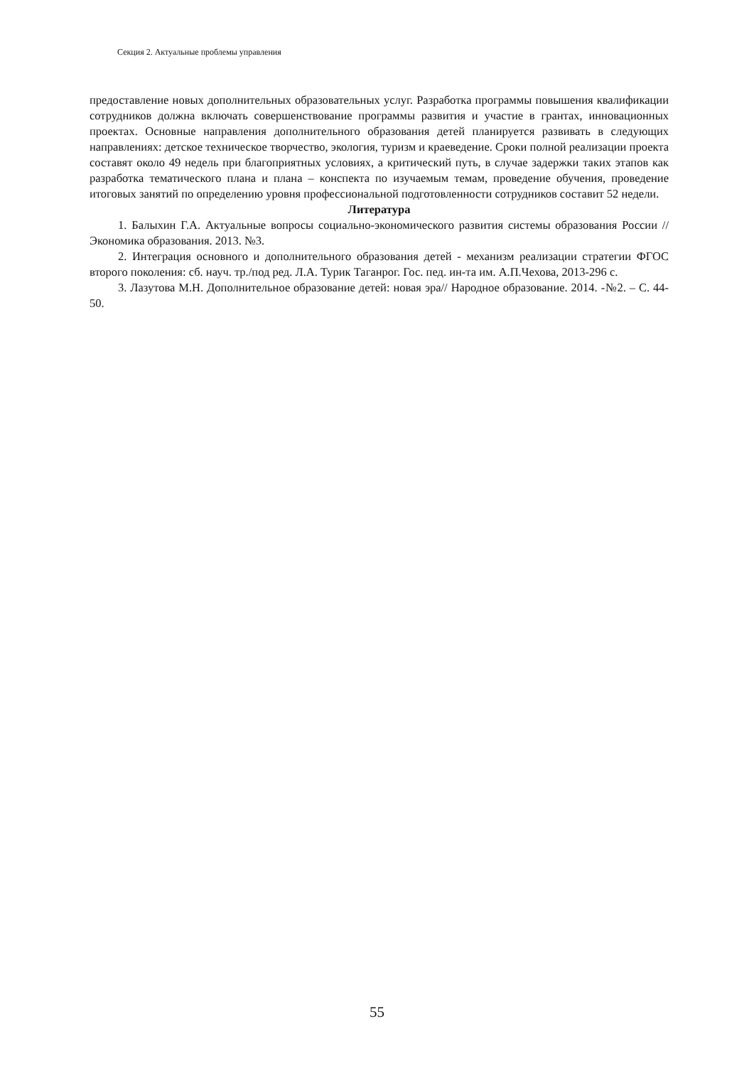Секция 2. Актуальные проблемы управления
предоставление новых дополнительных образовательных услуг. Разработка программы повышения квалификации сотрудников должна включать совершенствование программы развития и участие в грантах, инновационных проектах. Основные направления дополнительного образования детей планируется развивать в следующих направлениях: детское техническое творчество, экология, туризм и краеведение. Сроки полной реализации проекта составят около 49 недель при благоприятных условиях, а критический путь, в случае задержки таких этапов как разработка тематического плана и плана – конспекта по изучаемым темам, проведение обучения, проведение итоговых занятий по определению уровня профессиональной подготовленности сотрудников составит 52 недели.
Литература
1. Балыхин Г.А. Актуальные вопросы социально-экономического развития системы образования России // Экономика образования. 2013. №3.
2. Интеграция основного и дополнительного образования детей - механизм реализации стратегии ФГОС второго поколения: сб. науч. тр./под ред. Л.А. Турик Таганрог. Гос. пед. ин-та им. А.П.Чехова, 2013-296 с.
3. Лазутова М.Н. Дополнительное образование детей: новая эра// Народное образование. 2014. -№2. – С. 44-50.
55